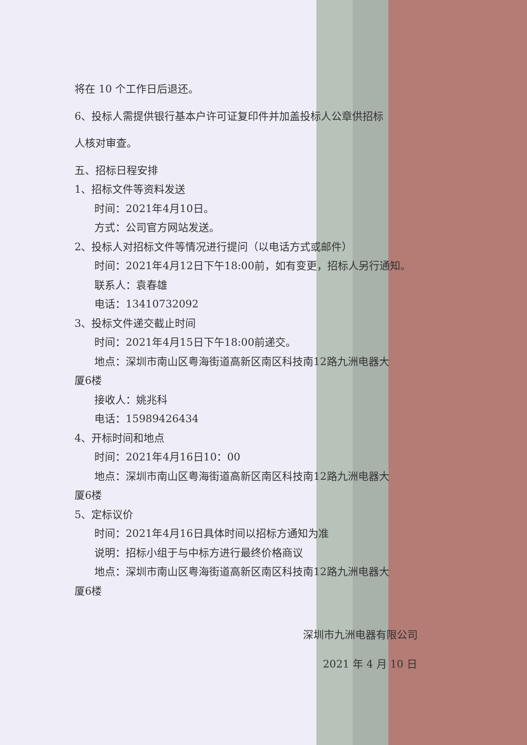将在 10 个工作日后退还。
6、投标人需提供银行基本户许可证复印件并加盖投标人公章供招标
人核对审查。
五、招标日程安排
1、招标文件等资料发送
时间：2021年4月10日。
方式：公司官方网站发送。
2、投标人对招标文件等情况进行提问（以电话方式或邮件）
时间：2021年4月12日下午18:00前，如有变更，招标人另行通知。
联系人：袁春雄
电话：13410732092
3、投标文件递交截止时间
时间：2021年4月15日下午18:00前递交。
地点：深圳市南山区粤海街道高新区南区科技南12路九洲电器大
厦6楼
接收人：姚兆科
电话：15989426434
4、开标时间和地点
时间：2021年4月16日10：00
地点：深圳市南山区粤海街道高新区南区科技南12路九洲电器大
厦6楼
5、定标议价
时间：2021年4月16日具体时间以招标方通知为准
说明：招标小组于与中标方进行最终价格商议
地点：深圳市南山区粤海街道高新区南区科技南12路九洲电器大
厦6楼
深圳市九洲电器有限公司
2021 年 4 月 10 日